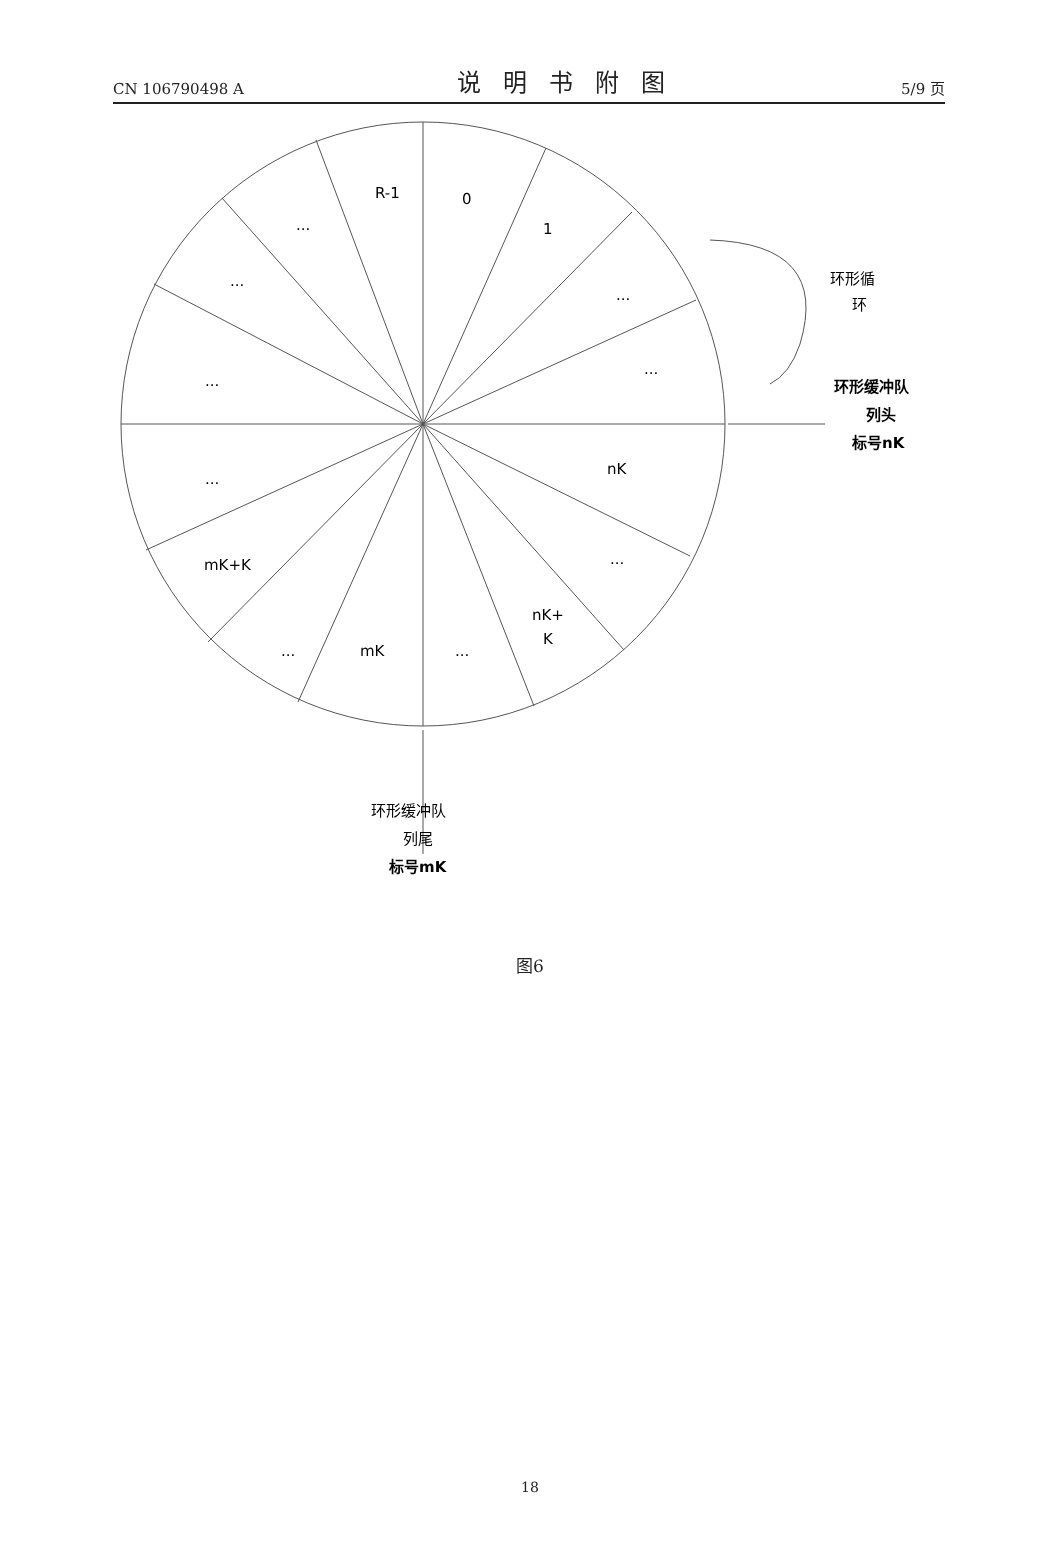CN 106790498 A 说明书附图 5/9 页
R-1
0
1
...
...
...
...
...
...
nK
...
mK+K
nK+
K
...
mK
...
环形循
环
环形缓冲队
列头
标号nK
环形缓冲队
列尾
标号mK
图6
18